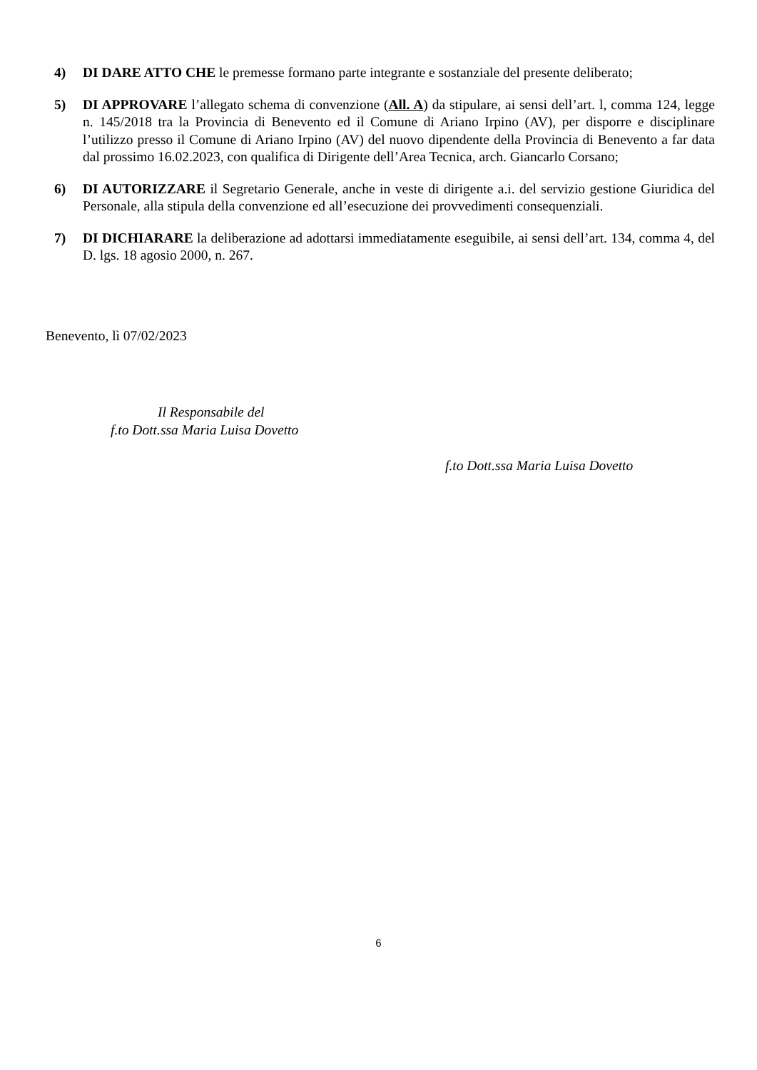4) DI DARE ATTO CHE le premesse formano parte integrante e sostanziale del presente deliberato;
5) DI APPROVARE l’allegato schema di convenzione (All. A) da stipulare, ai sensi dell’art. l, comma 124, legge n. 145/2018 tra la Provincia di Benevento ed il Comune di Ariano Irpino (AV), per disporre e disciplinare l’utilizzo presso il Comune di Ariano Irpino (AV) del nuovo dipendente della Provincia di Benevento a far data dal prossimo 16.02.2023, con qualifica di Dirigente dell’Area Tecnica, arch. Giancarlo Corsano;
6) DI AUTORIZZARE il Segretario Generale, anche in veste di dirigente a.i. del servizio gestione Giuridica del Personale, alla stipula della convenzione ed all’esecuzione dei provvedimenti consequenziali.
7) DI DICHIARARE la deliberazione ad adottarsi immediatamente eseguibile, ai sensi dell’art. 134, comma 4, del D. lgs. 18 agosio 2000, n. 267.
Benevento, lì 07/02/2023
Il Responsabile del
f.to Dott.ssa Maria Luisa Dovetto
f.to Dott.ssa Maria Luisa Dovetto
6